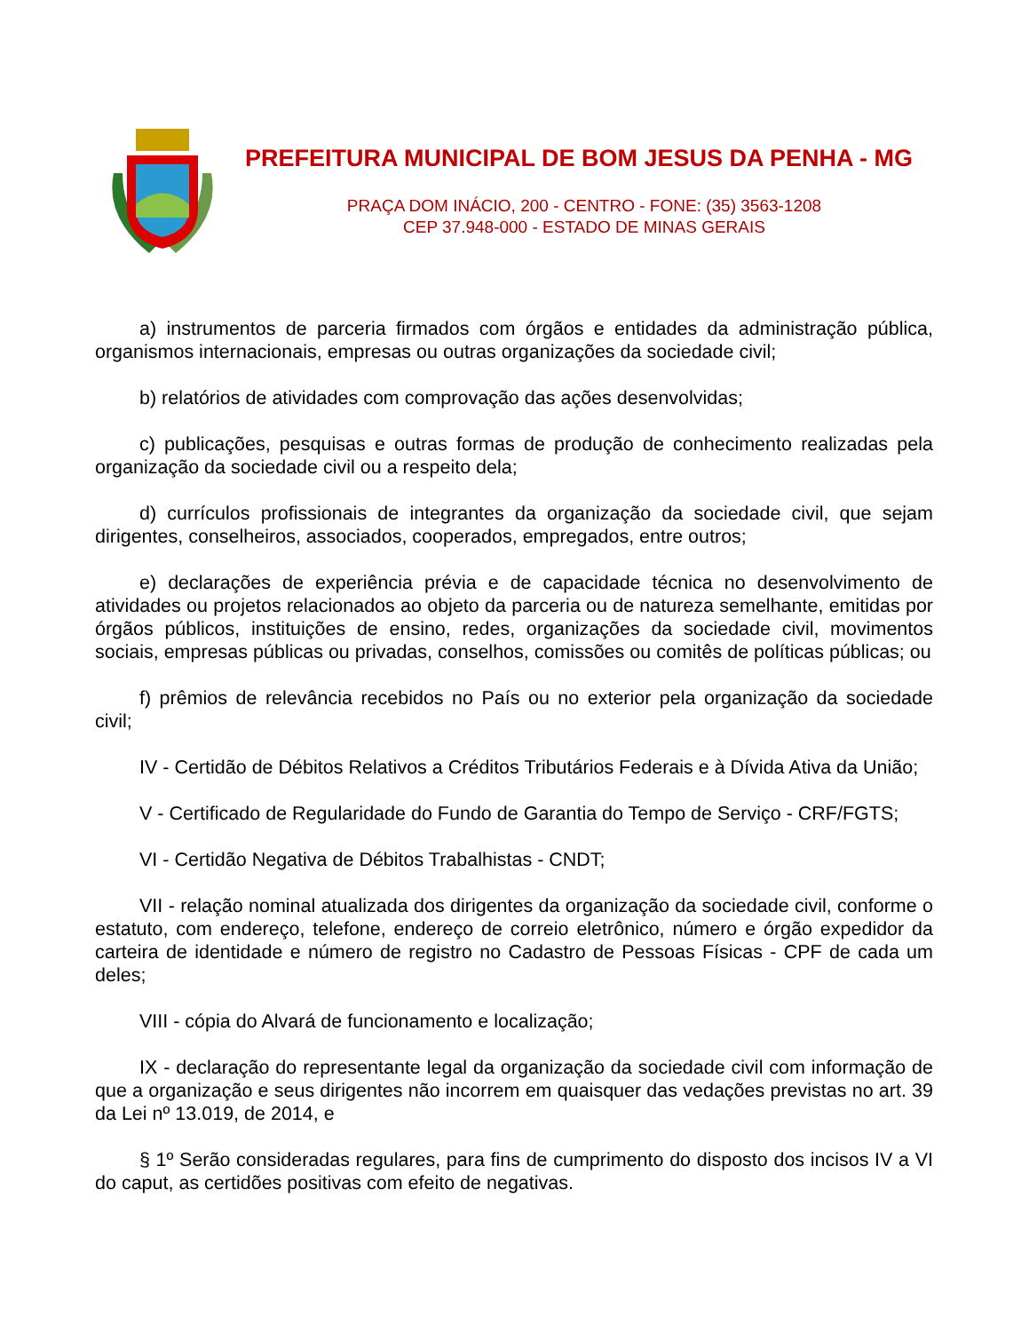PREFEITURA MUNICIPAL DE BOM JESUS DA PENHA - MG
PRAÇA DOM INÁCIO, 200 - CENTRO - FONE: (35) 3563-1208
CEP 37.948-000 - ESTADO DE MINAS GERAIS
a) instrumentos de parceria firmados com órgãos e entidades da administração pública, organismos internacionais, empresas ou outras organizações da sociedade civil;
b) relatórios de atividades com comprovação das ações desenvolvidas;
c) publicações, pesquisas e outras formas de produção de conhecimento realizadas pela organização da sociedade civil ou a respeito dela;
d) currículos profissionais de integrantes da organização da sociedade civil, que sejam dirigentes, conselheiros, associados, cooperados, empregados, entre outros;
e) declarações de experiência prévia e de capacidade técnica no desenvolvimento de atividades ou projetos relacionados ao objeto da parceria ou de natureza semelhante, emitidas por órgãos públicos, instituições de ensino, redes, organizações da sociedade civil, movimentos sociais, empresas públicas ou privadas, conselhos, comissões ou comitês de políticas públicas; ou
f) prêmios de relevância recebidos no País ou no exterior pela organização da sociedade civil;
IV - Certidão de Débitos Relativos a Créditos Tributários Federais e à Dívida Ativa da União;
V - Certificado de Regularidade do Fundo de Garantia do Tempo de Serviço - CRF/FGTS;
VI - Certidão Negativa de Débitos Trabalhistas - CNDT;
VII - relação nominal atualizada dos dirigentes da organização da sociedade civil, conforme o estatuto, com endereço, telefone, endereço de correio eletrônico, número e órgão expedidor da carteira de identidade e número de registro no Cadastro de Pessoas Físicas - CPF de cada um deles;
VIII - cópia do Alvará de funcionamento e localização;
IX - declaração do representante legal da organização da sociedade civil com informação de que a organização e seus dirigentes não incorrem em quaisquer das vedações previstas no art. 39 da Lei nº 13.019, de 2014, e
§ 1º Serão consideradas regulares, para fins de cumprimento do disposto dos incisos IV a VI do caput, as certidões positivas com efeito de negativas.